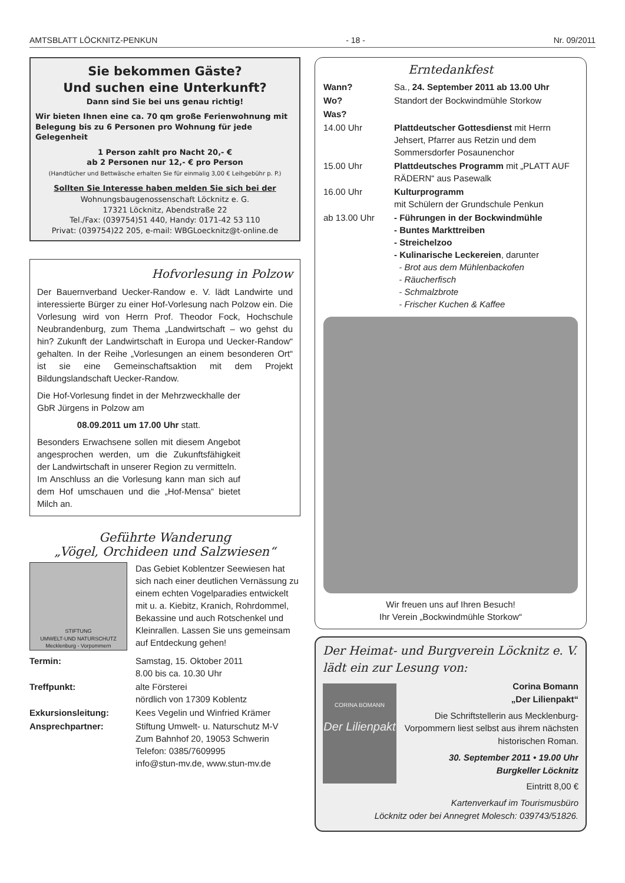AMTSBLATT LÖCKNITZ-PENKUN - 18 - Nr. 09/2011
Sie bekommen Gäste?
Und suchen eine Unterkunft?
Dann sind Sie bei uns genau richtig!
Wir bieten Ihnen eine ca. 70 qm große Ferienwohnung mit Belegung bis zu 6 Personen pro Wohnung für jede Gelegenheit
1 Person zahlt pro Nacht 20,- €
ab 2 Personen nur 12,- € pro Person
(Handtücher und Bettwäsche erhalten Sie für einmalig 3,00 € Leihgebühr p. P.)
Sollten Sie Interesse haben melden Sie sich bei der
Wohnungsbaugenossenschaft Löcknitz e. G.
17321 Löcknitz, Abendstraße 22
Tel./Fax: (039754)51 440, Handy: 0171-42 53 110
Privat: (039754)22 205, e-mail: WBGLoecknitz@t-online.de
Hofvorlesung in Polzow
Der Bauernverband Uecker-Randow e. V. lädt Landwirte und interessierte Bürger zu einer Hof-Vorlesung nach Polzow ein. Die Vorlesung wird von Herrn Prof. Theodor Fock, Hochschule Neubrandenburg, zum Thema „Landwirtschaft – wo gehst du hin? Zukunft der Landwirtschaft in Europa und Uecker-Randow“ gehalten. In der Reihe „Vorlesungen an einem besonderen Ort“ ist sie eine Gemeinschaftsaktion mit dem Projekt Bildungslandschaft Uecker-Randow.
Die Hof-Vorlesung findet in der Mehrzweckhalle der GbR Jürgens in Polzow am
08.09.2011 um 17.00 Uhr statt.
Besonders Erwachsene sollen mit diesem Angebot angesprochen werden, um die Zukunftsfähigkeit der Landwirtschaft in unserer Region zu vermitteln.
Im Anschluss an die Vorlesung kann man sich auf dem Hof umschauen und die „Hof-Mensa“ bietet Milch an.
Geführte Wanderung
„Vögel, Orchideen und Salzwiesen“
STIFTUNG
UMWELT-UND NATURSCHUTZ
Mecklenburg - Vorpommern
Das Gebiet Koblentzer Seewiesen hat sich nach einer deutlichen Vernässung zu einem echten Vogelparadies entwickelt mit u. a. Kiebitz, Kranich, Rohrdommel, Bekassine und auch Rotschenkel und Kleinrallen. Lassen Sie uns gemeinsam auf Entdeckung gehen!
| Termin: | Samstag, 15. Oktober 2011 8.00 bis ca. 10.30 Uhr |
| Treffpunkt: | alte Försterei nördlich von 17309 Koblentz |
| Exkursionsleitung: | Kees Vegelin und Winfried Krämer |
| Ansprechpartner: | Stiftung Umwelt- u. Naturschutz M-V Zum Bahnhof 20, 19053 Schwerin Telefon: 0385/7609995 info@stun-mv.de, www.stun-mv.de |
Erntedankfest
| Wann? | Sa., 24. September 2011 ab 13.00 Uhr |
| Wo? | Standort der Bockwindmühle Storkow |
| Was? | |
| 14.00 Uhr | Plattdeutscher Gottesdienst mit Herrn Jehsert, Pfarrer aus Retzin und dem Sommersdorfer Posaunenchor |
| 15.00 Uhr | Plattdeutsches Programm mit „PLATT AUF RÄDERN“ aus Pasewalk |
| 16.00 Uhr | Kulturprogramm mit Schülern der Grundschule Penkun |
| ab 13.00 Uhr | - Führungen in der Bockwindmühle - Buntes Markttreiben - Streichelzoo - Kulinarische Leckereien , darunter - Brot aus dem Mühlenbackofen - Räucherfisch - Schmalzbrote - Frischer Kuchen & Kaffee |
Wir freuen uns auf Ihren Besuch!
Ihr Verein „Bockwindmühle Storkow“
Der Heimat- und Burgverein Löcknitz e. V.
lädt ein zur Lesung von:
CORINA BOMANN
Der Lilienpakt
Corina Bomann
„Der Lilienpakt“
Die Schriftstellerin aus Mecklenburg-Vorpommern liest selbst aus ihrem nächsten historischen Roman.
30. September 2011 • 19.00 Uhr
Burgkeller Löcknitz
Eintritt 8,00 €
Kartenverkauf im Tourismusbüro
Löcknitz oder bei Annegret Molesch: 039743/51826.